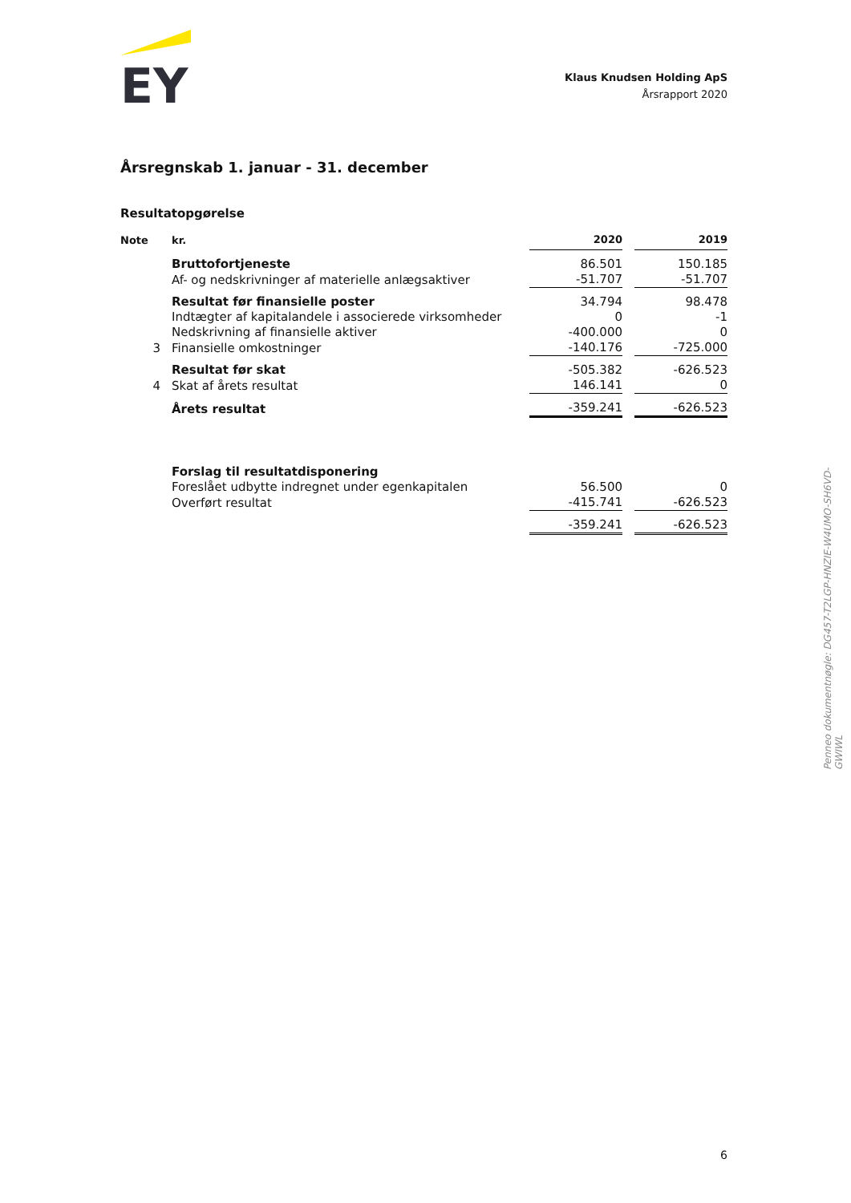EY
Klaus Knudsen Holding ApS
Årsrapport 2020
Årsregnskab 1. januar - 31. december
Resultatopgørelse
| Note | kr. | 2020 | | 2019 |
| --- | --- | --- | --- | --- |
| | Bruttofortjeneste | 86.501 | | 150.185 |
| | Af- og nedskrivninger af materielle anlægsaktiver | -51.707 | | -51.707 |
| | Resultat før finansielle poster | 34.794 | | 98.478 |
| | Indtægter af kapitalandele i associerede virksomheder | 0 | | -1 |
| | Nedskrivning af finansielle aktiver | -400.000 | | 0 |
| 3 | Finansielle omkostninger | -140.176 | | -725.000 |
| | Resultat før skat | -505.382 | | -626.523 |
| 4 | Skat af årets resultat | 146.141 | | 0 |
| | Årets resultat | -359.241 | | -626.523 |
| | Forslag til resultatdisponering | | | |
| | Foreslået udbytte indregnet under egenkapitalen | 56.500 | | 0 |
| | Overført resultat | -415.741 | | -626.523 |
| | | -359.241 | | -626.523 |
Penneo dokumentnøgle: DG457-T2LGP-HNZIE-W4UMO-SH6VD-GWIWL
6